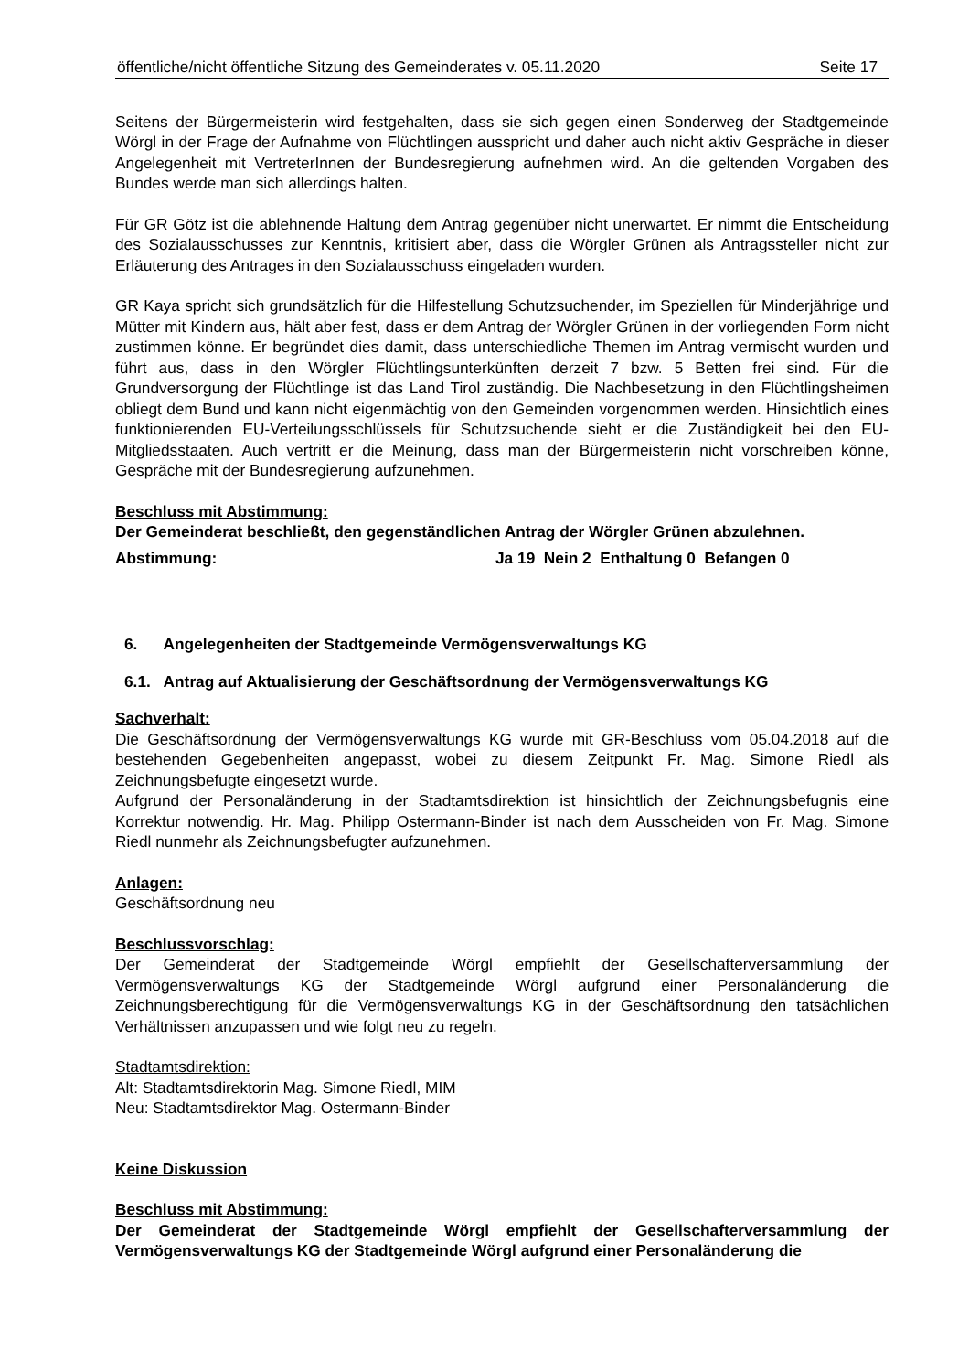öffentliche/nicht öffentliche Sitzung des Gemeinderates v. 05.11.2020 Seite 17
Seitens der Bürgermeisterin wird festgehalten, dass sie sich gegen einen Sonderweg der Stadtgemeinde Wörgl in der Frage der Aufnahme von Flüchtlingen ausspricht und daher auch nicht aktiv Gespräche in dieser Angelegenheit mit VertreterInnen der Bundesregierung aufnehmen wird. An die geltenden Vorgaben des Bundes werde man sich allerdings halten.
Für GR Götz ist die ablehnende Haltung dem Antrag gegenüber nicht unerwartet. Er nimmt die Entscheidung des Sozialausschusses zur Kenntnis, kritisiert aber, dass die Wörgler Grünen als Antragssteller nicht zur Erläuterung des Antrages in den Sozialausschuss eingeladen wurden.
GR Kaya spricht sich grundsätzlich für die Hilfestellung Schutzsuchender, im Speziellen für Minderjährige und Mütter mit Kindern aus, hält aber fest, dass er dem Antrag der Wörgler Grünen in der vorliegenden Form nicht zustimmen könne. Er begründet dies damit, dass unterschiedliche Themen im Antrag vermischt wurden und führt aus, dass in den Wörgler Flüchtlingsunterkünften derzeit 7 bzw. 5 Betten frei sind. Für die Grundversorgung der Flüchtlinge ist das Land Tirol zuständig. Die Nachbesetzung in den Flüchtlingsheimen obliegt dem Bund und kann nicht eigenmächtig von den Gemeinden vorgenommen werden. Hinsichtlich eines funktionierenden EU-Verteilungsschlüssels für Schutzsuchende sieht er die Zuständigkeit bei den EU-Mitgliedsstaaten. Auch vertritt er die Meinung, dass man der Bürgermeisterin nicht vorschreiben könne, Gespräche mit der Bundesregierung aufzunehmen.
Beschluss mit Abstimmung:
Der Gemeinderat beschließt, den gegenständlichen Antrag der Wörgler Grünen abzulehnen.
Abstimmung: Ja 19 Nein 2 Enthaltung 0 Befangen 0
6. Angelegenheiten der Stadtgemeinde Vermögensverwaltungs KG
6.1. Antrag auf Aktualisierung der Geschäftsordnung der Vermögensverwaltungs KG
Sachverhalt:
Die Geschäftsordnung der Vermögensverwaltungs KG wurde mit GR-Beschluss vom 05.04.2018 auf die bestehenden Gegebenheiten angepasst, wobei zu diesem Zeitpunkt Fr. Mag. Simone Riedl als Zeichnungsbefugte eingesetzt wurde.
Aufgrund der Personaländerung in der Stadtamtsdirektion ist hinsichtlich der Zeichnungsbefugnis eine Korrektur notwendig. Hr. Mag. Philipp Ostermann-Binder ist nach dem Ausscheiden von Fr. Mag. Simone Riedl nunmehr als Zeichnungsbefugter aufzunehmen.
Anlagen:
Geschäftsordnung neu
Beschlussvorschlag:
Der Gemeinderat der Stadtgemeinde Wörgl empfiehlt der Gesellschafterversammlung der Vermögensverwaltungs KG der Stadtgemeinde Wörgl aufgrund einer Personaländerung die Zeichnungsberechtigung für die Vermögensverwaltungs KG in der Geschäftsordnung den tatsächlichen Verhältnissen anzupassen und wie folgt neu zu regeln.
Stadtamtsdirektion:
Alt: Stadtamtsdirektorin Mag. Simone Riedl, MIM
Neu: Stadtamtsdirektor Mag. Ostermann-Binder
Keine Diskussion
Beschluss mit Abstimmung:
Der Gemeinderat der Stadtgemeinde Wörgl empfiehlt der Gesellschafterversammlung der Vermögensverwaltungs KG der Stadtgemeinde Wörgl aufgrund einer Personaländerung die